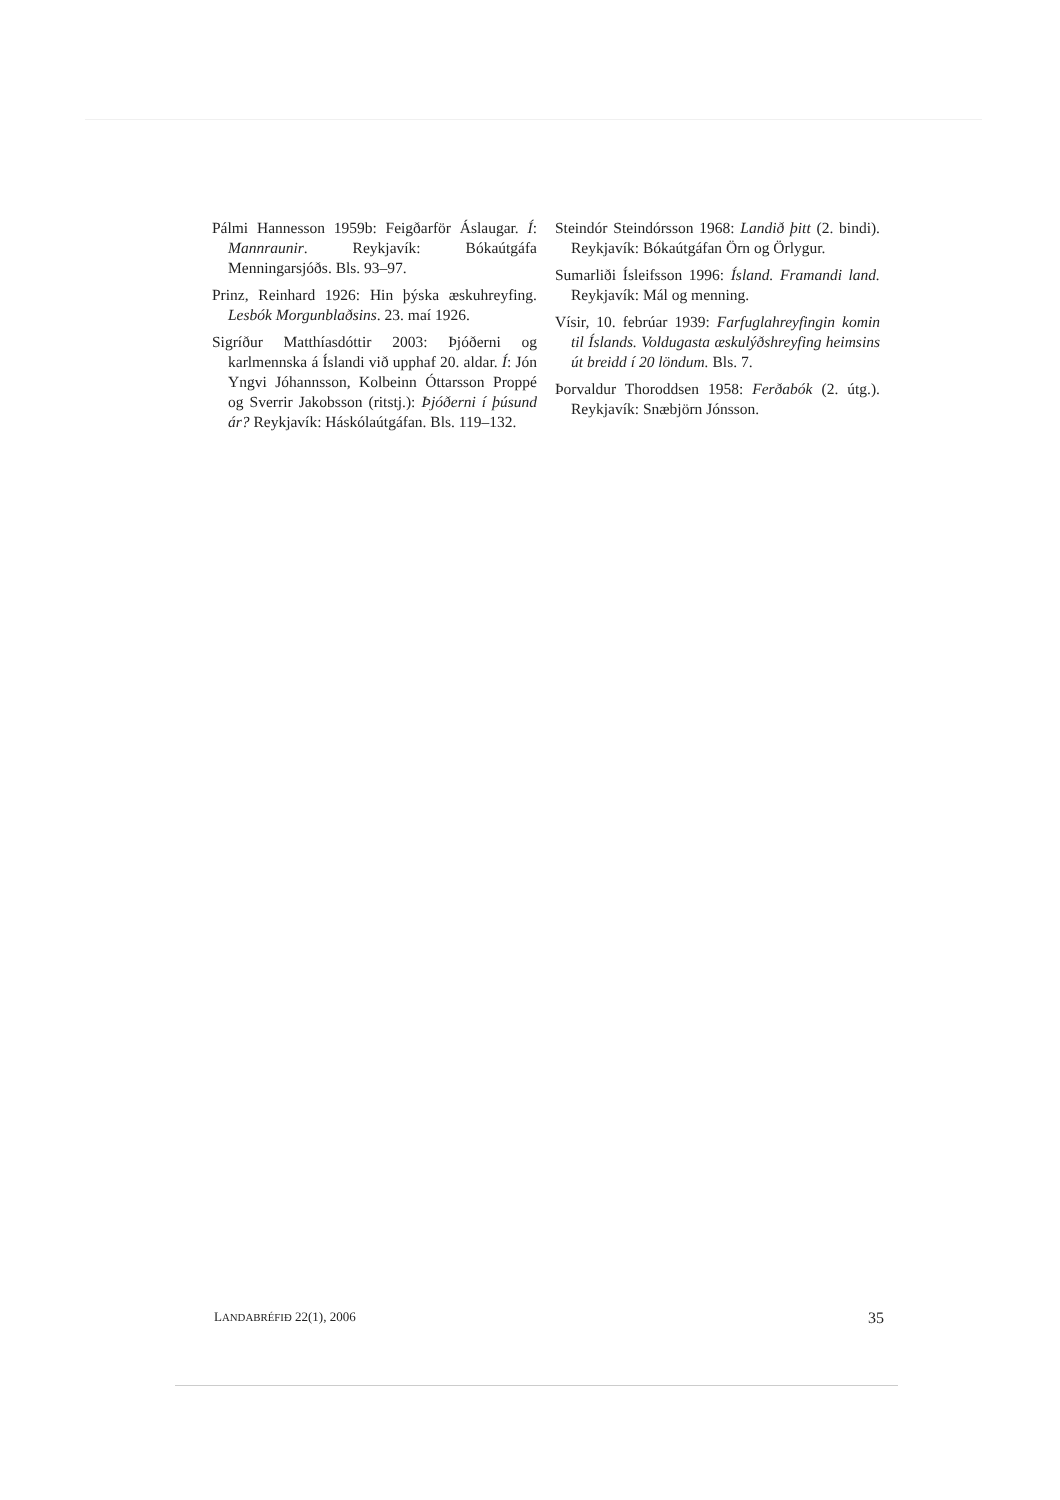Pálmi Hannesson 1959b: Feigðarför Áslaugar. Í: Mannraunir. Reykjavík: Bókaútgáfa Menningarsjóðs. Bls. 93–97.
Prinz, Reinhard 1926: Hin þýska æskuhreyfing. Lesbók Morgunblaðsins. 23. maí 1926.
Sigríður Matthíasdóttir 2003: Þjóðerni og karlmennska á Íslandi við upphaf 20. aldar. Í: Jón Yngvi Jóhannsson, Kolbeinn Óttarsson Proppé og Sverrir Jakobsson (ritstj.): Þjóðerni í þúsund ár? Reykjavík: Háskólaútgáfan. Bls. 119–132.
Steindór Steindórsson 1968: Landið þitt (2. bindi). Reykjavík: Bókaútgáfan Örn og Örlygur.
Sumarliði Ísleifsson 1996: Ísland. Framandi land. Reykjavík: Mál og menning.
Vísir, 10. febrúar 1939: Farfuglahreyfingin komin til Íslands. Voldugasta æskulýðshreyfing heimsins út breidd í 20 löndum. Bls. 7.
Þorvaldur Thoroddsen 1958: Ferðabók (2. útg.). Reykjavík: Snæbjörn Jónsson.
LANDABRÉFIÐ 22(1), 2006 35